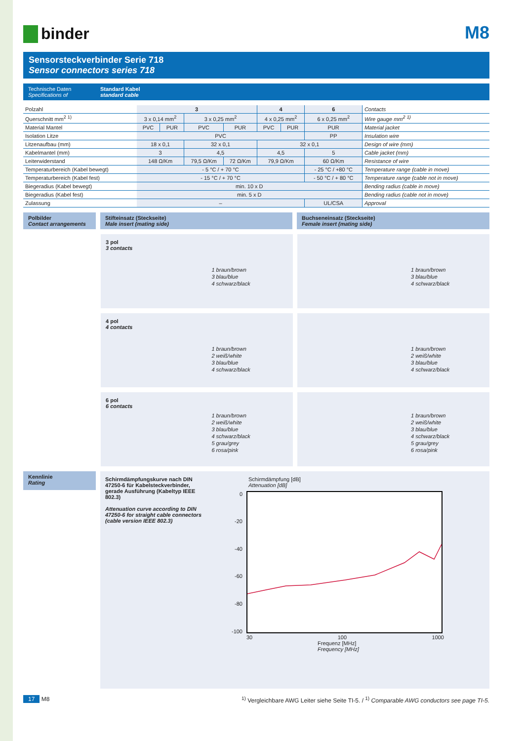binder
M8
Sensorsteckverbinder Serie 718
Sensor connectors series 718
Technische Daten
Specifications of
Standard Kabel
standard cable
| Polzahl | 3 | | | | 4 | | 6 | Contacts |
| Querschnitt mm<sup>2</sup> <sup>1)</sup> | 3 x 0,14 mm<sup>2</sup> | | 3 x 0,25 mm<sup>2</sup> | | 4 x 0,25 mm<sup>2</sup> | | 6 x 0,25 mm<sup>2</sup> | Wire gauge mm<sup>2</sup> <sup>1)</sup> |
| Material Mantel | PVC | PUR | PVC | PUR | PVC | PUR | PUR | Material jacket |
| Isolation Litze | PVC | | | | | | PP | Insulation wire |
| Litzenaufbau (mm) | 18 x 0,1 | | 32 x 0,1 | | 32 x 0,1 | | | Design of wire (mm) |
| Kabelmantel (mm) | 3 | | 4,5 | | 4,5 | | 5 | Cable jacket (mm) |
| Leiterwiderstand | 148 Ω/Km | | 79,5 Ω/Km | 72 Ω/Km | 79,9 Ω/Km | | 60 Ω/Km | Resistance of wire |
| Temperaturbereich (Kabel bewegt) | - 5 °C / + 70 °C | | | | | | - 25 °C / +80 °C | Temperature range (cable in move) |
| Temperaturbereich (Kabel fest) | - 15 °C / + 70 °C | | | | | | - 50 °C / + 80 °C | Temperature range (cable not in move) |
| Biegeradius (Kabel bewegt) | min. 10 x D | | | | | | | Bending radius (cable in move) |
| Biegeradius (Kabel fest) | min. 5 x D | | | | | | | Bending radius (cable not in move) |
| Zulassung | – | | | | | | UL/CSA | Approval |
Polbilder
Contact arrangements
Stifteinsatz (Steckseite)
Male insert (mating side)
Buchseneinsatz (Steckseite)
Female insert (mating side)
3 pol
3 contacts
1 braun/brown
3 blau/blue
4 schwarz/black
1 braun/brown
3 blau/blue
4 schwarz/black
4 pol
4 contacts
1 braun/brown
2 weiß/white
3 blau/blue
4 schwarz/black
1 braun/brown
2 weiß/white
3 blau/blue
4 schwarz/black
6 pol
6 contacts
1 braun/brown
2 weiß/white
3 blau/blue
4 schwarz/black
5 grau/grey
6 rosa/pink
1 braun/brown
2 weiß/white
3 blau/blue
4 schwarz/black
5 grau/grey
6 rosa/pink
Kennlinie
Rating
Schirmdämpfungskurve nach DIN 47250-6 für Kabelsteckverbinder, gerade Ausführung (Kabeltyp IEEE 802.3)
Attenuation curve according to DIN 47250-6 for straight cable connectors (cable version IEEE 802.3)
Schirmdämpfung [dB]
Attenuation [dB]
0
-20
-40
-60
-80
-100
30 100 1000
Frequenz [MHz]
Frequency [MHz]
17 M8 <sup>1)</sup> Vergleichbare AWG Leiter siehe Seite TI-5. / <sup>1)</sup> Comparable AWG conductors see page TI-5.